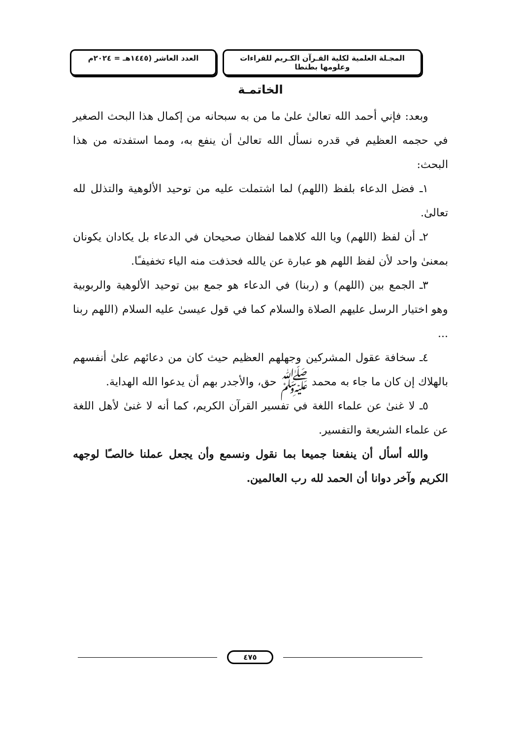المجـلة العلمية لكلية القـرآن الكـريم للقراءات وعلومها بطنطا
العدد العاشر (١٤٤٥هـ = ٢٠٢٤م
الخاتمـة
وبعد: فإني أحمد الله تعالىٰ علىٰ ما من به سبحانه من إكمال هذا البحث الصغير في حجمه العظيم في قدره نسأل الله تعالىٰ أن ينفع به، ومما استفدته من هذا البحث:
١ـ فضل الدعاء بلفظ (اللهم) لما اشتملت عليه من توحيد الألوهية والتذلل لله تعالىٰ.
٢ـ أن لفظ (اللهم) ويا الله كلاهما لفظان صحيحان في الدعاء بل يكادان يكونان بمعنىٰ واحد لأن لفظ اللهم هو عبارة عن يالله فحذفت منه الياء تخفيفـًا.
٣ـ الجمع بين (اللهم) و (ربنا) في الدعاء هو جمع بين توحيد الألوهية والربوبية وهو اختيار الرسل عليهم الصلاة والسلام كما في قول عيسىٰ عليه السلام (اللهم ربنا ...
٤ـ سخافة عقول المشركين وجهلهم العظيم حيث كان من دعائهم علىٰ أنفسهم بالهلاك إن كان ما جاء به محمد ﷺ حق، والأجدر بهم أن يدعوا الله الهداية.
٥ـ لا غنىٰ عن علماء اللغة في تفسير القرآن الكريم، كما أنه لا غنىٰ لأهل اللغة عن علماء الشريعة والتفسير.
والله أسأل أن ينفعنا جميعا بما نقول ونسمع وأن يجعل عملنا خالصـًا لوجهه الكريم وآخر دوانا أن الحمد لله رب العالمين.
٤٧٥